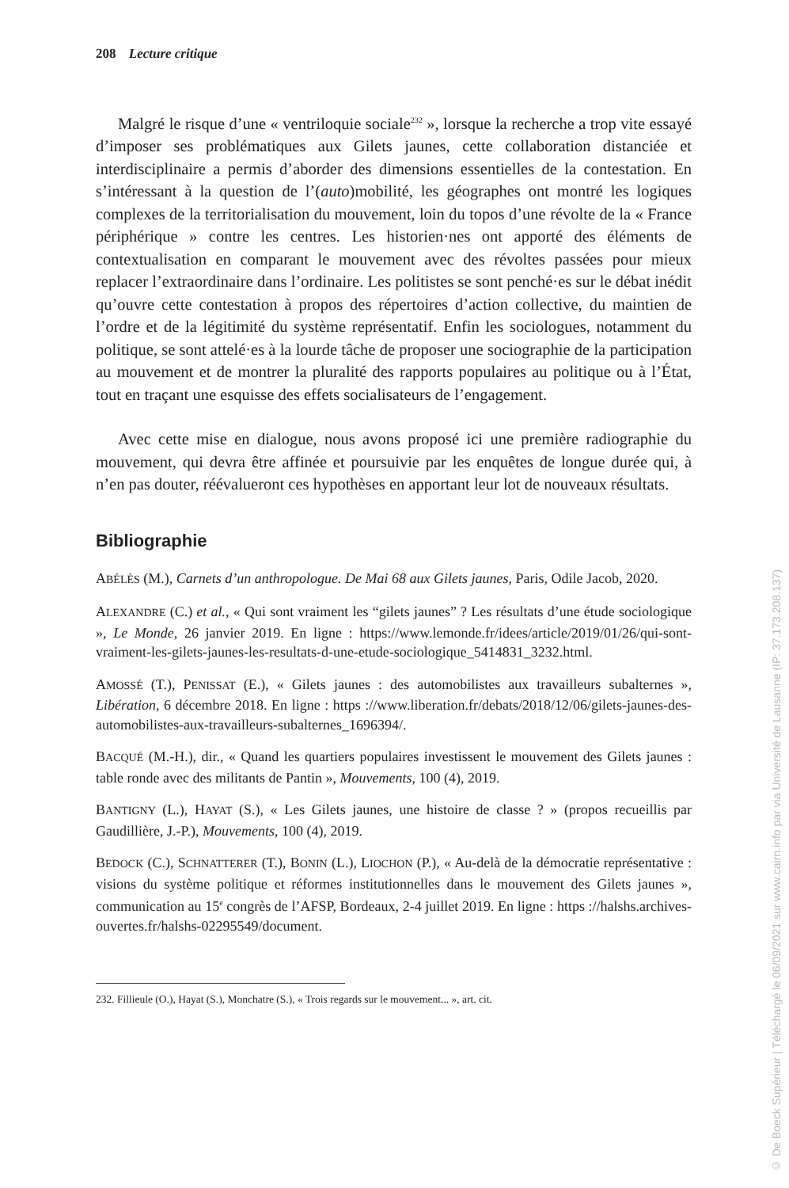208 Lecture critique
Malgré le risque d’une « ventriloquie sociale<sup>232</sup> », lorsque la recherche a trop vite essayé d’imposer ses problématiques aux Gilets jaunes, cette collaboration distanciée et interdisciplinaire a permis d’aborder des dimensions essentielles de la contestation. En s’intéressant à la question de l’(auto)mobilité, les géographes ont montré les logiques complexes de la territorialisation du mouvement, loin du topos d’une révolte de la « France périphérique » contre les centres. Les historien·nes ont apporté des éléments de contextualisation en comparant le mouvement avec des révoltes passées pour mieux replacer l’extraordinaire dans l’ordinaire. Les politistes se sont penché·es sur le débat inédit qu’ouvre cette contestation à propos des répertoires d’action collective, du maintien de l’ordre et de la légitimité du système représentatif. Enfin les sociologues, notamment du politique, se sont attelé·es à la lourde tâche de proposer une sociographie de la participation au mouvement et de montrer la pluralité des rapports populaires au politique ou à l’État, tout en traçant une esquisse des effets socialisateurs de l’engagement.
Avec cette mise en dialogue, nous avons proposé ici une première radiographie du mouvement, qui devra être affinée et poursuivie par les enquêtes de longue durée qui, à n’en pas douter, réévalueront ces hypothèses en apportant leur lot de nouveaux résultats.
Bibliographie
ABÉLÈS (M.), Carnets d’un anthropologue. De Mai 68 aux Gilets jaunes, Paris, Odile Jacob, 2020.
ALEXANDRE (C.) et al., « Qui sont vraiment les “gilets jaunes” ? Les résultats d’une étude sociologique », Le Monde, 26 janvier 2019. En ligne : https://www.lemonde.fr/idees/article/2019/01/26/qui-sont-vraiment-les-gilets-jaunes-les-resultats-d-une-etude-sociologique_5414831_3232.html.
AMOSSÉ (T.), PENISSAT (E.), « Gilets jaunes : des automobilistes aux travailleurs subalternes », Libération, 6 décembre 2018. En ligne : https ://www.liberation.fr/debats/2018/12/06/gilets-jaunes-des-automobilistes-aux-travailleurs-subalternes_1696394/.
BACQUÉ (M.-H.), dir., « Quand les quartiers populaires investissent le mouvement des Gilets jaunes : table ronde avec des militants de Pantin », Mouvements, 100 (4), 2019.
BANTIGNY (L.), HAYAT (S.), « Les Gilets jaunes, une histoire de classe ? » (propos recueillis par Gaudillière, J.-P.), Mouvements, 100 (4), 2019.
BEDOCK (C.), SCHNATTERER (T.), BONIN (L.), LIOCHON (P.), « Au-delà de la démocratie représentative : visions du système politique et réformes institutionnelles dans le mouvement des Gilets jaunes », communication au 15<sup>e</sup> congrès de l’AFSP, Bordeaux, 2-4 juillet 2019. En ligne : https ://halshs.archives-ouvertes.fr/halshs-02295549/document.
232. Fillieule (O.), Hayat (S.), Monchatre (S.), « Trois regards sur le mouvement... », art. cit.
© De Boeck Supérieur | Téléchargé le 06/09/2021 sur www.cairn.info par via Université de Lausanne (IP: 37.173.208.137)